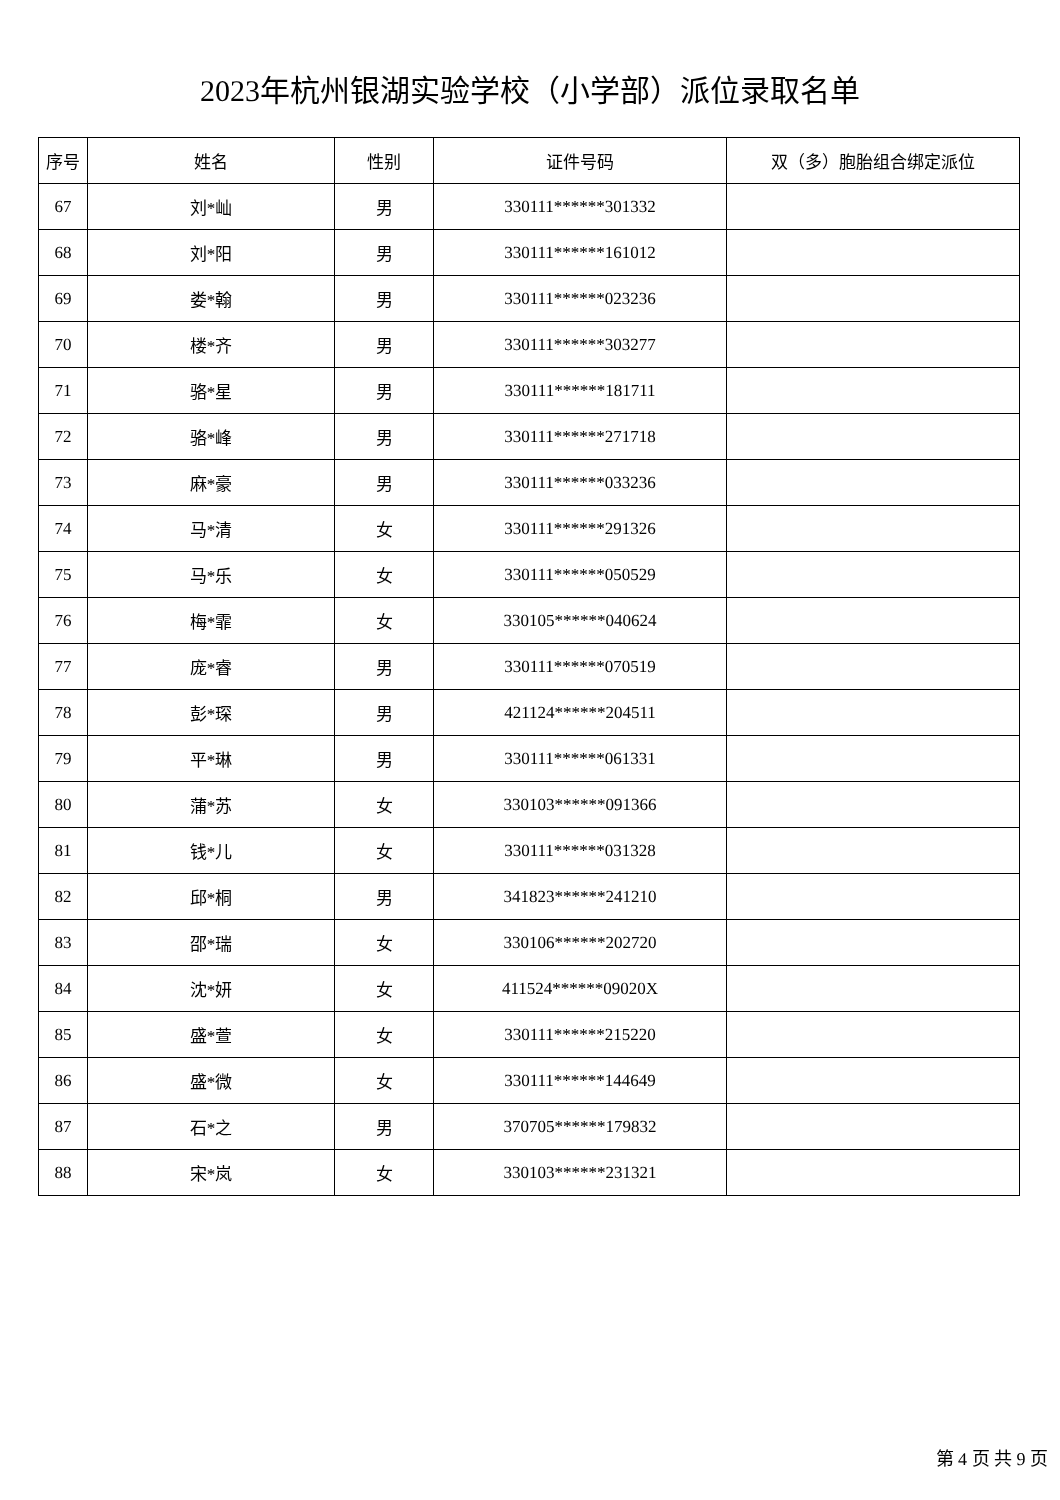2023年杭州银湖实验学校（小学部）派位录取名单
| 序号 | 姓名 | 性别 | 证件号码 | 双（多）胞胎组合绑定派位 |
| --- | --- | --- | --- | --- |
| 67 | 刘*屾 | 男 | 330111******301332 | |
| 68 | 刘*阳 | 男 | 330111******161012 | |
| 69 | 娄*翰 | 男 | 330111******023236 | |
| 70 | 楼*齐 | 男 | 330111******303277 | |
| 71 | 骆*星 | 男 | 330111******181711 | |
| 72 | 骆*峰 | 男 | 330111******271718 | |
| 73 | 麻*豪 | 男 | 330111******033236 | |
| 74 | 马*清 | 女 | 330111******291326 | |
| 75 | 马*乐 | 女 | 330111******050529 | |
| 76 | 梅*霏 | 女 | 330105******040624 | |
| 77 | 庞*睿 | 男 | 330111******070519 | |
| 78 | 彭*琛 | 男 | 421124******204511 | |
| 79 | 平*琳 | 男 | 330111******061331 | |
| 80 | 蒲*苏 | 女 | 330103******091366 | |
| 81 | 钱*儿 | 女 | 330111******031328 | |
| 82 | 邱*桐 | 男 | 341823******241210 | |
| 83 | 邵*瑞 | 女 | 330106******202720 | |
| 84 | 沈*妍 | 女 | 411524******09020X | |
| 85 | 盛*萱 | 女 | 330111******215220 | |
| 86 | 盛*微 | 女 | 330111******144649 | |
| 87 | 石*之 | 男 | 370705******179832 | |
| 88 | 宋*岚 | 女 | 330103******231321 | |
第 4 页 共 9 页